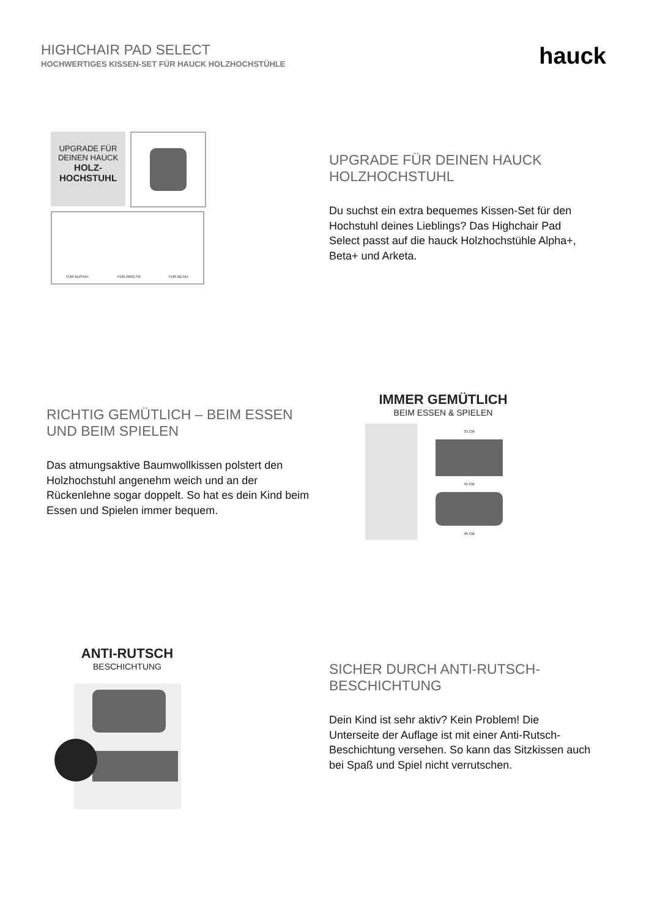HIGHCHAIR PAD SELECT
HOCHWERTIGES KISSEN-SET FÜR HAUCK HOLZHOCHSTÜHLE
hauck
UPGRADE FÜR
DEINEN HAUCK
HOLZ-
HOCHSTUHL
FÜR ALPHA+ FÜR ARKETA FÜR BETA+
UPGRADE FÜR DEINEN HAUCK HOLZHOCHSTUHL
Du suchst ein extra bequemes Kissen-Set für den Hochstuhl deines Lieblings? Das Highchair Pad Select passt auf die hauck Holzhochstühle Alpha+, Beta+ und Arketa.
RICHTIG GEMÜTLICH – BEIM ESSEN UND BEIM SPIELEN
Das atmungsaktive Baumwollkissen polstert den Holzhochstuhl angenehm weich und an der Rückenlehne sogar doppelt. So hat es dein Kind beim Essen und Spielen immer bequem.
IMMER GEMÜTLICH
BEIM ESSEN & SPIELEN
33 CM
45 CM
46 CM
ANTI-RUTSCH
BESCHICHTUNG
SICHER DURCH ANTI-RUTSCH-BESCHICHTUNG
Dein Kind ist sehr aktiv? Kein Problem! Die Unterseite der Auflage ist mit einer Anti-Rutsch-Beschichtung versehen. So kann das Sitzkissen auch bei Spaß und Spiel nicht verrutschen.